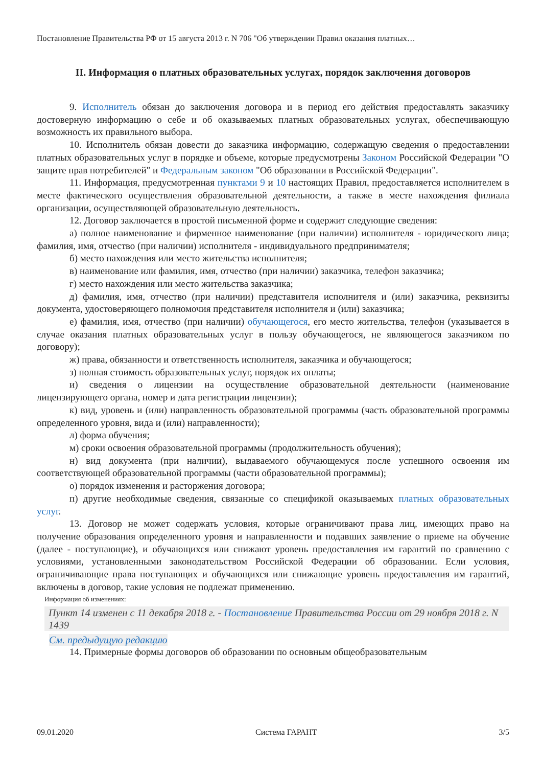Постановление Правительства РФ от 15 августа 2013 г. N 706 "Об утверждении Правил оказания платных…
II. Информация о платных образовательных услугах, порядок заключения договоров
9. Исполнитель обязан до заключения договора и в период его действия предоставлять заказчику достоверную информацию о себе и об оказываемых платных образовательных услугах, обеспечивающую возможность их правильного выбора.
10. Исполнитель обязан довести до заказчика информацию, содержащую сведения о предоставлении платных образовательных услуг в порядке и объеме, которые предусмотрены Законом Российской Федерации "О защите прав потребителей" и Федеральным законом "Об образовании в Российской Федерации".
11. Информация, предусмотренная пунктами 9 и 10 настоящих Правил, предоставляется исполнителем в месте фактического осуществления образовательной деятельности, а также в месте нахождения филиала организации, осуществляющей образовательную деятельность.
12. Договор заключается в простой письменной форме и содержит следующие сведения:
а) полное наименование и фирменное наименование (при наличии) исполнителя - юридического лица; фамилия, имя, отчество (при наличии) исполнителя - индивидуального предпринимателя;
б) место нахождения или место жительства исполнителя;
в) наименование или фамилия, имя, отчество (при наличии) заказчика, телефон заказчика;
г) место нахождения или место жительства заказчика;
д) фамилия, имя, отчество (при наличии) представителя исполнителя и (или) заказчика, реквизиты документа, удостоверяющего полномочия представителя исполнителя и (или) заказчика;
е) фамилия, имя, отчество (при наличии) обучающегося, его место жительства, телефон (указывается в случае оказания платных образовательных услуг в пользу обучающегося, не являющегося заказчиком по договору);
ж) права, обязанности и ответственность исполнителя, заказчика и обучающегося;
з) полная стоимость образовательных услуг, порядок их оплаты;
и) сведения о лицензии на осуществление образовательной деятельности (наименование лицензирующего органа, номер и дата регистрации лицензии);
к) вид, уровень и (или) направленность образовательной программы (часть образовательной программы определенного уровня, вида и (или) направленности);
л) форма обучения;
м) сроки освоения образовательной программы (продолжительность обучения);
н) вид документа (при наличии), выдаваемого обучающемуся после успешного освоения им соответствующей образовательной программы (части образовательной программы);
о) порядок изменения и расторжения договора;
п) другие необходимые сведения, связанные со спецификой оказываемых платных образовательных услуг.
13. Договор не может содержать условия, которые ограничивают права лиц, имеющих право на получение образования определенного уровня и направленности и подавших заявление о приеме на обучение (далее - поступающие), и обучающихся или снижают уровень предоставления им гарантий по сравнению с условиями, установленными законодательством Российской Федерации об образовании. Если условия, ограничивающие права поступающих и обучающихся или снижающие уровень предоставления им гарантий, включены в договор, такие условия не подлежат применению.
Информация об изменениях:
Пункт 14 изменен с 11 декабря 2018 г. - Постановление Правительства России от 29 ноября 2018 г. N 1439
См. предыдущую редакцию
14. Примерные формы договоров об образовании по основным общеобразовательным
09.01.2020 Система ГАРАНТ 3/5